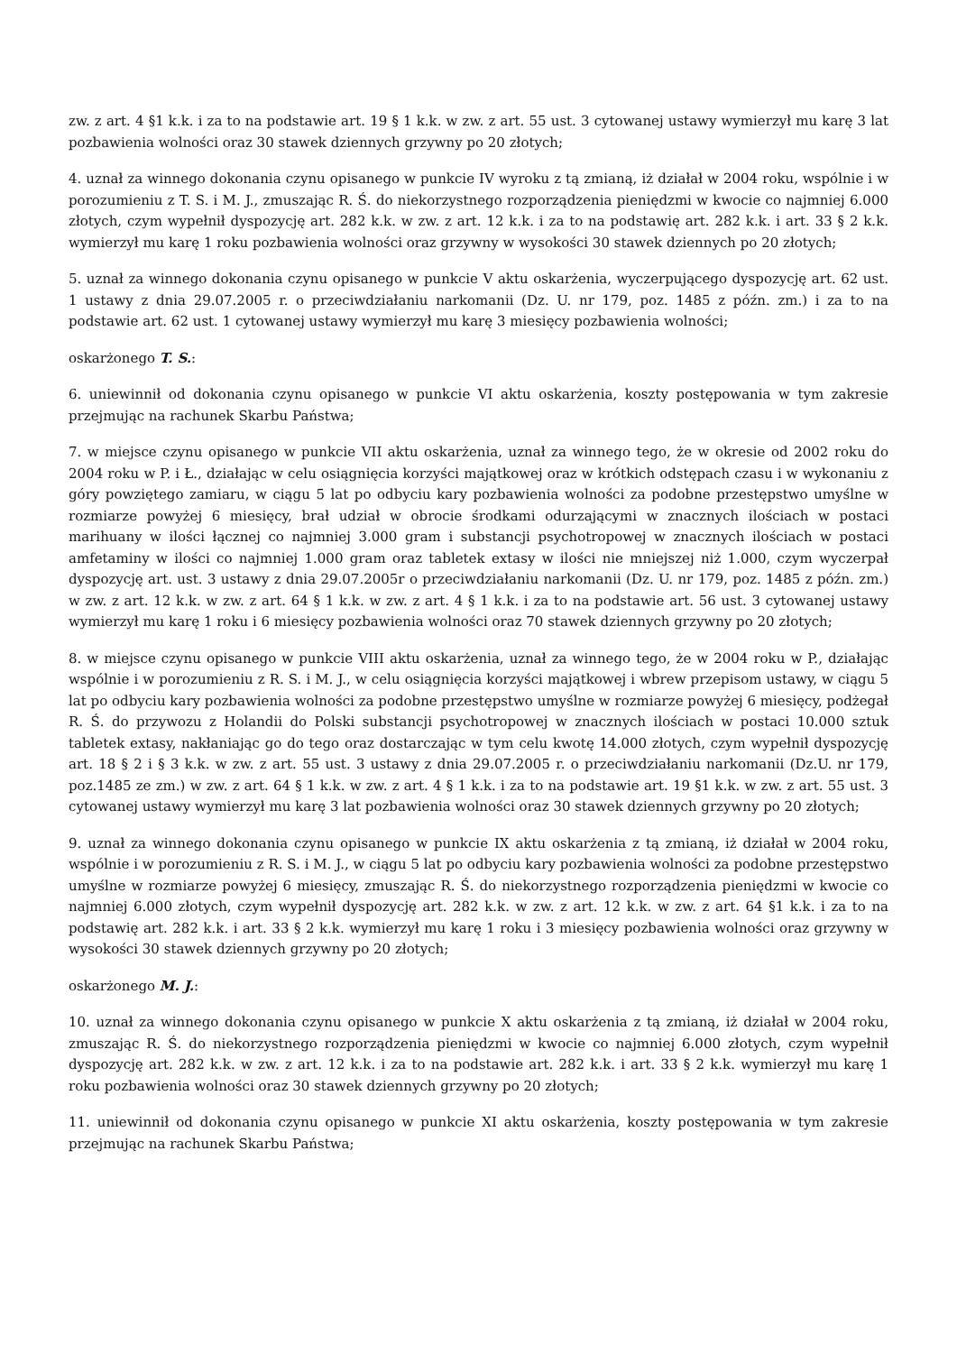zw. z art. 4 §1 k.k. i za to na podstawie art. 19 § 1 k.k. w zw. z art. 55 ust. 3 cytowanej ustawy wymierzył mu karę 3 lat pozbawienia wolności oraz 30 stawek dziennych grzywny po 20 złotych;
4. uznał za winnego dokonania czynu opisanego w punkcie IV wyroku z tą zmianą, iż działał w 2004 roku, wspólnie i w porozumieniu z T. S. i M. J., zmuszając R. Ś. do niekorzystnego rozporządzenia pieniędzmi w kwocie co najmniej 6.000 złotych, czym wypełnił dyspozycję art. 282 k.k. w zw. z art. 12 k.k. i za to na podstawię art. 282 k.k. i art. 33 § 2 k.k. wymierzył mu karę 1 roku pozbawienia wolności oraz grzywny w wysokości 30 stawek dziennych po 20 złotych;
5. uznał za winnego dokonania czynu opisanego w punkcie V aktu oskarżenia, wyczerpującego dyspozycję art. 62 ust. 1 ustawy z dnia 29.07.2005 r. o przeciwdziałaniu narkomanii (Dz. U. nr 179, poz. 1485 z późn. zm.) i za to na podstawie art. 62 ust. 1 cytowanej ustawy wymierzył mu karę 3 miesięcy pozbawienia wolności;
oskarżonego T. S.:
6. uniewinnił od dokonania czynu opisanego w punkcie VI aktu oskarżenia, koszty postępowania w tym zakresie przejmując na rachunek Skarbu Państwa;
7. w miejsce czynu opisanego w punkcie VII aktu oskarżenia, uznał za winnego tego, że w okresie od 2002 roku do 2004 roku w P. i Ł., działając w celu osiągnięcia korzyści majątkowej oraz w krótkich odstępach czasu i w wykonaniu z góry powziętego zamiaru, w ciągu 5 lat po odbyciu kary pozbawienia wolności za podobne przestępstwo umyślne w rozmiarze powyżej 6 miesięcy, brał udział w obrocie środkami odurzającymi w znacznych ilościach w postaci marihuany w ilości łącznej co najmniej 3.000 gram i substancji psychotropowej w znacznych ilościach w postaci amfetaminy w ilości co najmniej 1.000 gram oraz tabletek extasy w ilości nie mniejszej niż 1.000, czym wyczerpał dyspozycję art. ust. 3 ustawy z dnia 29.07.2005r o przeciwdziałaniu narkomanii (Dz. U. nr 179, poz. 1485 z późn. zm.) w zw. z art. 12 k.k. w zw. z art. 64 § 1 k.k. w zw. z art. 4 § 1 k.k. i za to na podstawie art. 56 ust. 3 cytowanej ustawy wymierzył mu karę 1 roku i 6 miesięcy pozbawienia wolności oraz 70 stawek dziennych grzywny po 20 złotych;
8. w miejsce czynu opisanego w punkcie VIII aktu oskarżenia, uznał za winnego tego, że w 2004 roku w P., działając wspólnie i w porozumieniu z R. S. i M. J., w celu osiągnięcia korzyści majątkowej i wbrew przepisom ustawy, w ciągu 5 lat po odbyciu kary pozbawienia wolności za podobne przestępstwo umyślne w rozmiarze powyżej 6 miesięcy, podżegał R. Ś. do przywozu z Holandii do Polski substancji psychotropowej w znacznych ilościach w postaci 10.000 sztuk tabletek extasy, nakłaniając go do tego oraz dostarczając w tym celu kwotę 14.000 złotych, czym wypełnił dyspozycję art. 18 § 2 i § 3 k.k. w zw. z art. 55 ust. 3 ustawy z dnia 29.07.2005 r. o przeciwdziałaniu narkomanii (Dz.U. nr 179, poz.1485 ze zm.) w zw. z art. 64 § 1 k.k. w zw. z art. 4 § 1 k.k. i za to na podstawie art. 19 §1 k.k. w zw. z art. 55 ust. 3 cytowanej ustawy wymierzył mu karę 3 lat pozbawienia wolności oraz 30 stawek dziennych grzywny po 20 złotych;
9. uznał za winnego dokonania czynu opisanego w punkcie IX aktu oskarżenia z tą zmianą, iż działał w 2004 roku, wspólnie i w porozumieniu z R. S. i M. J., w ciągu 5 lat po odbyciu kary pozbawienia wolności za podobne przestępstwo umyślne w rozmiarze powyżej 6 miesięcy, zmuszając R. Ś. do niekorzystnego rozporządzenia pieniędzmi w kwocie co najmniej 6.000 złotych, czym wypełnił dyspozycję art. 282 k.k. w zw. z art. 12 k.k. w zw. z art. 64 §1 k.k. i za to na podstawię art. 282 k.k. i art. 33 § 2 k.k. wymierzył mu karę 1 roku i 3 miesięcy pozbawienia wolności oraz grzywny w wysokości 30 stawek dziennych grzywny po 20 złotych;
oskarżonego M. J.:
10. uznał za winnego dokonania czynu opisanego w punkcie X aktu oskarżenia z tą zmianą, iż działał w 2004 roku, zmuszając R. Ś. do niekorzystnego rozporządzenia pieniędzmi w kwocie co najmniej 6.000 złotych, czym wypełnił dyspozycję art. 282 k.k. w zw. z art. 12 k.k. i za to na podstawie art. 282 k.k. i art. 33 § 2 k.k. wymierzył mu karę 1 roku pozbawienia wolności oraz 30 stawek dziennych grzywny po 20 złotych;
11. uniewinnił od dokonania czynu opisanego w punkcie XI aktu oskarżenia, koszty postępowania w tym zakresie przejmując na rachunek Skarbu Państwa;